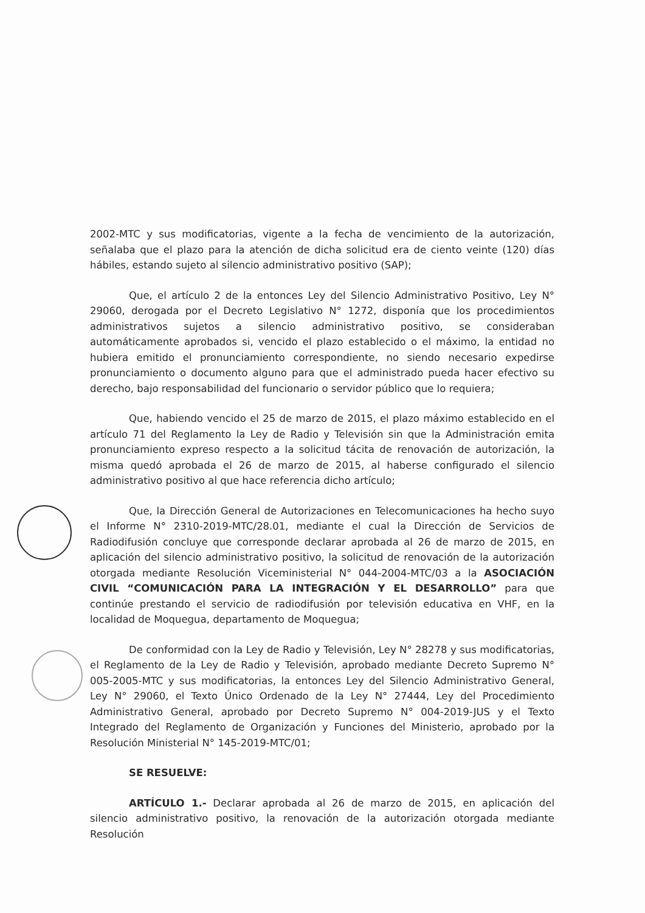2002-MTC y sus modificatorias, vigente a la fecha de vencimiento de la autorización, señalaba que el plazo para la atención de dicha solicitud era de ciento veinte (120) días hábiles, estando sujeto al silencio administrativo positivo (SAP);
Que, el artículo 2 de la entonces Ley del Silencio Administrativo Positivo, Ley N° 29060, derogada por el Decreto Legislativo N° 1272, disponía que los procedimientos administrativos sujetos a silencio administrativo positivo, se consideraban automáticamente aprobados si, vencido el plazo establecido o el máximo, la entidad no hubiera emitido el pronunciamiento correspondiente, no siendo necesario expedirse pronunciamiento o documento alguno para que el administrado pueda hacer efectivo su derecho, bajo responsabilidad del funcionario o servidor público que lo requiera;
Que, habiendo vencido el 25 de marzo de 2015, el plazo máximo establecido en el artículo 71 del Reglamento la Ley de Radio y Televisión sin que la Administración emita pronunciamiento expreso respecto a la solicitud tácita de renovación de autorización, la misma quedó aprobada el 26 de marzo de 2015, al haberse configurado el silencio administrativo positivo al que hace referencia dicho artículo;
Que, la Dirección General de Autorizaciones en Telecomunicaciones ha hecho suyo el Informe N° 2310-2019-MTC/28.01, mediante el cual la Dirección de Servicios de Radiodifusión concluye que corresponde declarar aprobada al 26 de marzo de 2015, en aplicación del silencio administrativo positivo, la solicitud de renovación de la autorización otorgada mediante Resolución Viceministerial N° 044-2004-MTC/03 a la ASOCIACIÓN CIVIL “COMUNICACIÓN PARA LA INTEGRACIÓN Y EL DESARROLLO” para que continúe prestando el servicio de radiodifusión por televisión educativa en VHF, en la localidad de Moquegua, departamento de Moquegua;
De conformidad con la Ley de Radio y Televisión, Ley N° 28278 y sus modificatorias, el Reglamento de la Ley de Radio y Televisión, aprobado mediante Decreto Supremo N° 005-2005-MTC y sus modificatorias, la entonces Ley del Silencio Administrativo General, Ley N° 29060, el Texto Único Ordenado de la Ley N° 27444, Ley del Procedimiento Administrativo General, aprobado por Decreto Supremo N° 004-2019-JUS y el Texto Integrado del Reglamento de Organización y Funciones del Ministerio, aprobado por la Resolución Ministerial N° 145-2019-MTC/01;
SE RESUELVE:
ARTÍCULO 1.- Declarar aprobada al 26 de marzo de 2015, en aplicación del silencio administrativo positivo, la renovación de la autorización otorgada mediante Resolución